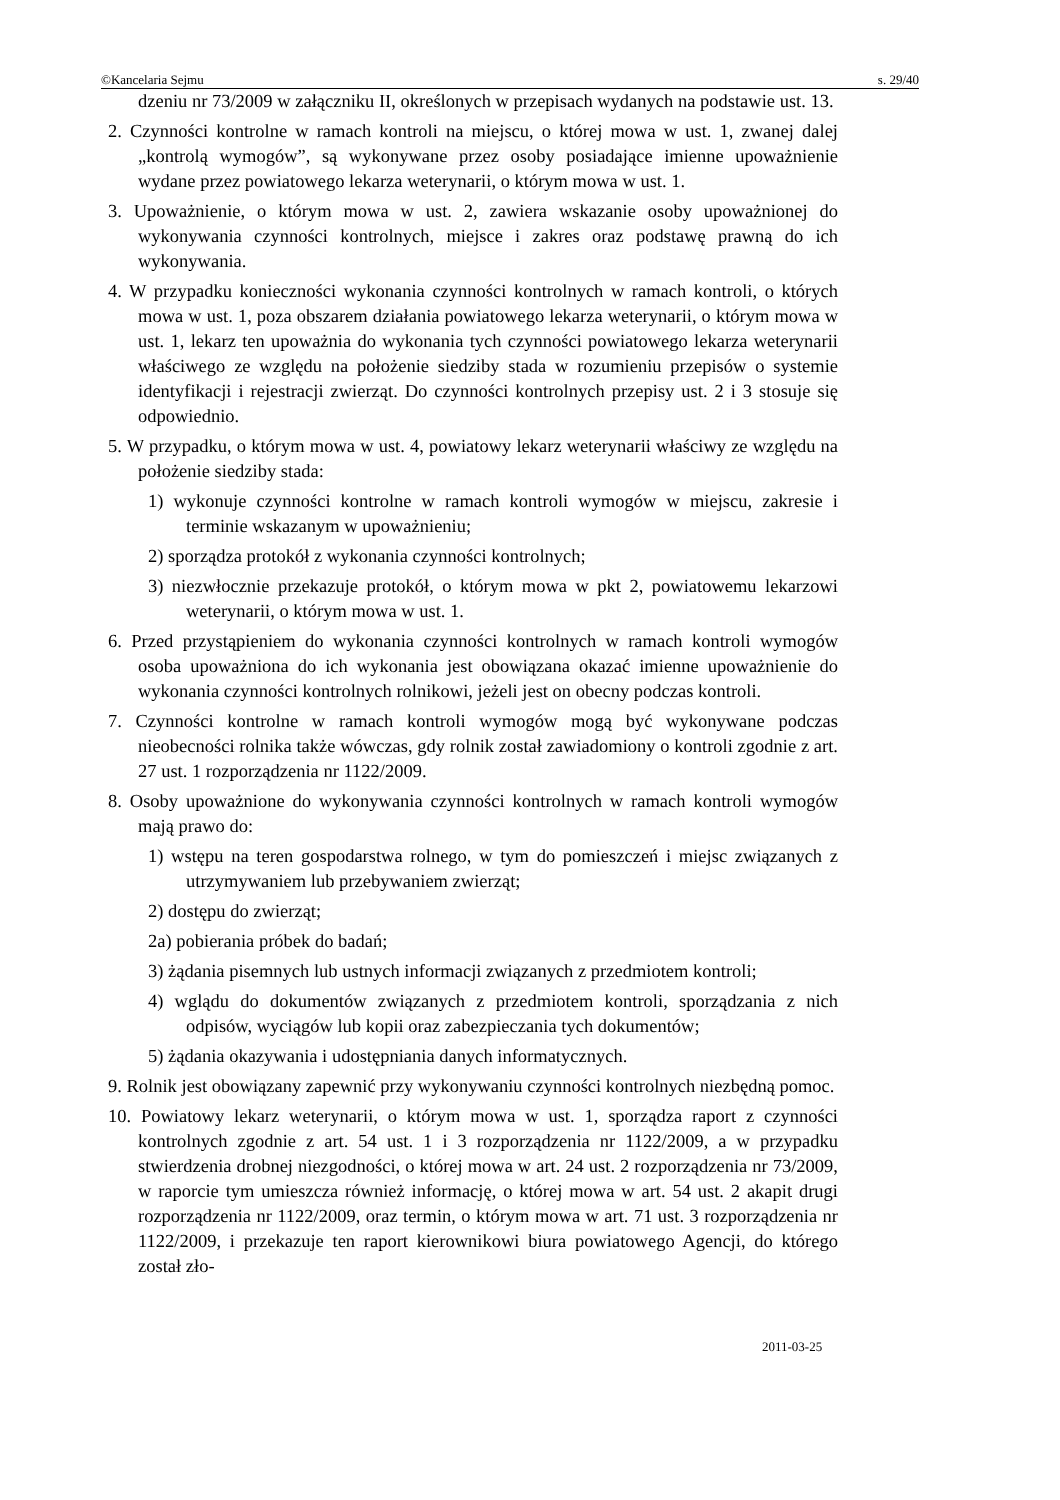©Kancelaria Sejmu s. 29/40
dzeniu nr 73/2009 w załączniku II, określonych w przepisach wydanych na podstawie ust. 13.
2. Czynności kontrolne w ramach kontroli na miejscu, o której mowa w ust. 1, zwanej dalej „kontrolą wymogów”, są wykonywane przez osoby posiadające imienne upoważnienie wydane przez powiatowego lekarza weterynarii, o którym mowa w ust. 1.
3. Upoważnienie, o którym mowa w ust. 2, zawiera wskazanie osoby upoważnionej do wykonywania czynności kontrolnych, miejsce i zakres oraz podstawę prawną do ich wykonywania.
4. W przypadku konieczności wykonania czynności kontrolnych w ramach kontroli, o których mowa w ust. 1, poza obszarem działania powiatowego lekarza weterynarii, o którym mowa w ust. 1, lekarz ten upoważnia do wykonania tych czynności powiatowego lekarza weterynarii właściwego ze względu na położenie siedziby stada w rozumieniu przepisów o systemie identyfikacji i rejestracji zwierząt. Do czynności kontrolnych przepisy ust. 2 i 3 stosuje się odpowiednio.
5. W przypadku, o którym mowa w ust. 4, powiatowy lekarz weterynarii właściwy ze względu na położenie siedziby stada:
1) wykonuje czynności kontrolne w ramach kontroli wymogów w miejscu, zakresie i terminie wskazanym w upoważnieniu;
2) sporządza protokół z wykonania czynności kontrolnych;
3) niezwłocznie przekazuje protokół, o którym mowa w pkt 2, powiatowemu lekarzowi weterynarii, o którym mowa w ust. 1.
6. Przed przystąpieniem do wykonania czynności kontrolnych w ramach kontroli wymogów osoba upoważniona do ich wykonania jest obowiązana okazać imienne upoważnienie do wykonania czynności kontrolnych rolnikowi, jeżeli jest on obecny podczas kontroli.
7. Czynności kontrolne w ramach kontroli wymogów mogą być wykonywane podczas nieobecności rolnika także wówczas, gdy rolnik został zawiadomiony o kontroli zgodnie z art. 27 ust. 1 rozporządzenia nr 1122/2009.
8. Osoby upoważnione do wykonywania czynności kontrolnych w ramach kontroli wymogów mają prawo do:
1) wstępu na teren gospodarstwa rolnego, w tym do pomieszczeń i miejsc związanych z utrzymywaniem lub przebywaniem zwierząt;
2) dostępu do zwierząt;
2a) pobierania próbek do badań;
3) żądania pisemnych lub ustnych informacji związanych z przedmiotem kontroli;
4) wglądu do dokumentów związanych z przedmiotem kontroli, sporządzania z nich odpisów, wyciągów lub kopii oraz zabezpieczania tych dokumentów;
5) żądania okazywania i udostępniania danych informatycznych.
9. Rolnik jest obowiązany zapewnić przy wykonywaniu czynności kontrolnych niezbędną pomoc.
10. Powiatowy lekarz weterynarii, o którym mowa w ust. 1, sporządza raport z czynności kontrolnych zgodnie z art. 54 ust. 1 i 3 rozporządzenia nr 1122/2009, a w przypadku stwierdzenia drobnej niezgodności, o której mowa w art. 24 ust. 2 rozporządzenia nr 73/2009, w raporcie tym umieszcza również informację, o której mowa w art. 54 ust. 2 akapit drugi rozporządzenia nr 1122/2009, oraz termin, o którym mowa w art. 71 ust. 3 rozporządzenia nr 1122/2009, i przekazuje ten raport kierownikowi biura powiatowego Agencji, do którego został zło-
2011-03-25